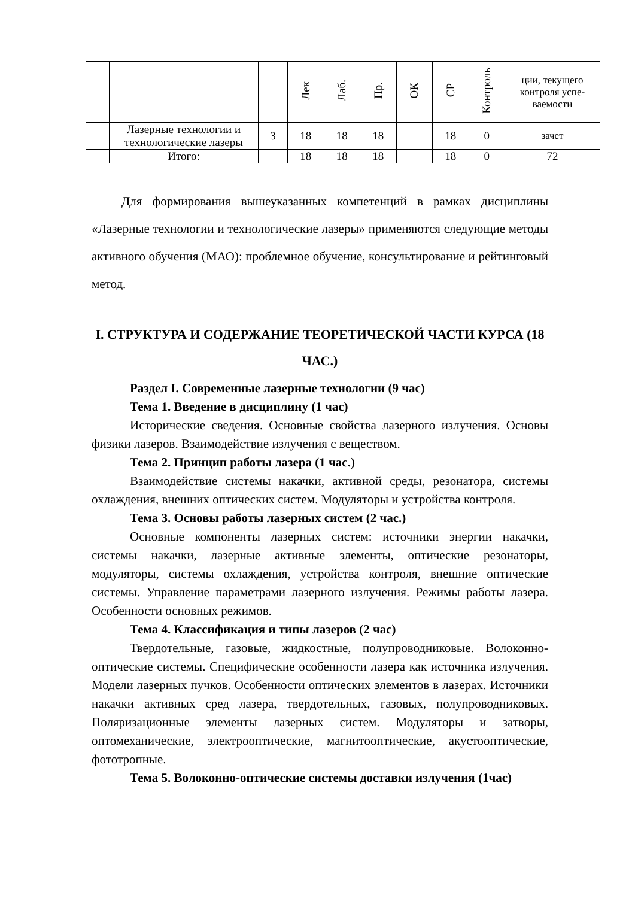| | | | Лек | Лаб. | Пр. | ОК | СР | Контроль | ции, текущего контроля успе-ваемости |
| | Лазерные технологии и технологические лазеры | 3 | 18 | 18 | 18 | | 18 | 0 | зачет |
| | Итого: | | 18 | 18 | 18 | | 18 | 0 | 72 |
Для формирования вышеуказанных компетенций в рамках дисциплины «Лазерные технологии и технологические лазеры» применяются следующие методы активного обучения (МАО): проблемное обучение, консультирование и рейтинговый метод.
I. СТРУКТУРА И СОДЕРЖАНИЕ ТЕОРЕТИЧЕСКОЙ ЧАСТИ КУРСА (18 ЧАС.)
Раздел I. Современные лазерные технологии (9 час)
Тема 1. Введение в дисциплину (1 час)
Исторические сведения. Основные свойства лазерного излучения. Основы физики лазеров. Взаимодействие излучения с веществом.
Тема 2. Принцип работы лазера (1 час.)
Взаимодействие системы накачки, активной среды, резонатора, системы охлаждения, внешних оптических систем. Модуляторы и устройства контроля.
Тема 3. Основы работы лазерных систем (2 час.)
Основные компоненты лазерных систем: источники энергии накачки, системы накачки, лазерные активные элементы, оптические резонаторы, модуляторы, системы охлаждения, устройства контроля, внешние оптические системы. Управление параметрами лазерного излучения. Режимы работы лазера. Особенности основных режимов.
Тема 4. Классификация и типы лазеров (2 час)
Твердотельные, газовые, жидкостные, полупроводниковые. Волоконно-оптические системы. Специфические особенности лазера как источника излучения. Модели лазерных пучков. Особенности оптических элементов в лазерах. Источники накачки активных сред лазера, твердотельных, газовых, полупроводниковых. Поляризационные элементы лазерных систем. Модуляторы и затворы, оптомеханические, электрооптические, магнитооптические, акустооптические, фототропные.
Тема 5. Волоконно-оптические системы доставки излучения (1час)